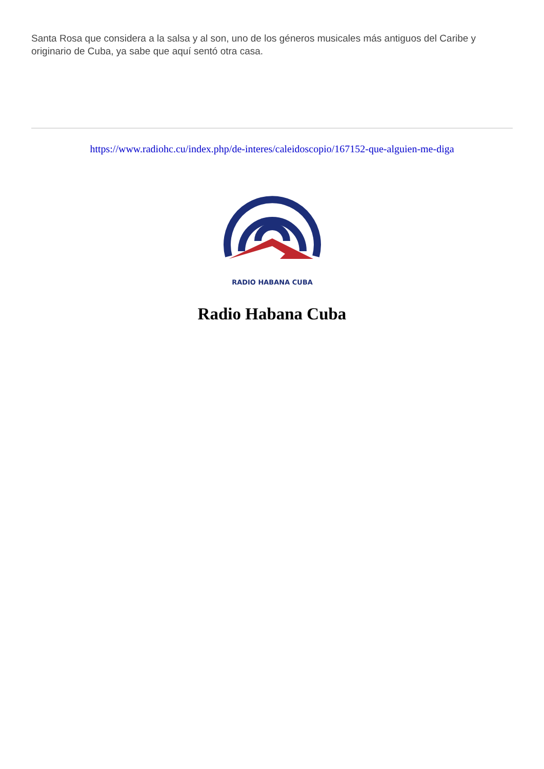Santa Rosa que considera a la salsa y al son, uno de los géneros musicales más antiguos del Caribe y originario de Cuba, ya sabe que aquí sentó otra casa.
https://www.radiohc.cu/index.php/de-interes/caleidoscopio/167152-que-alguien-me-diga
RADIO HABANA CUBA
Radio Habana Cuba